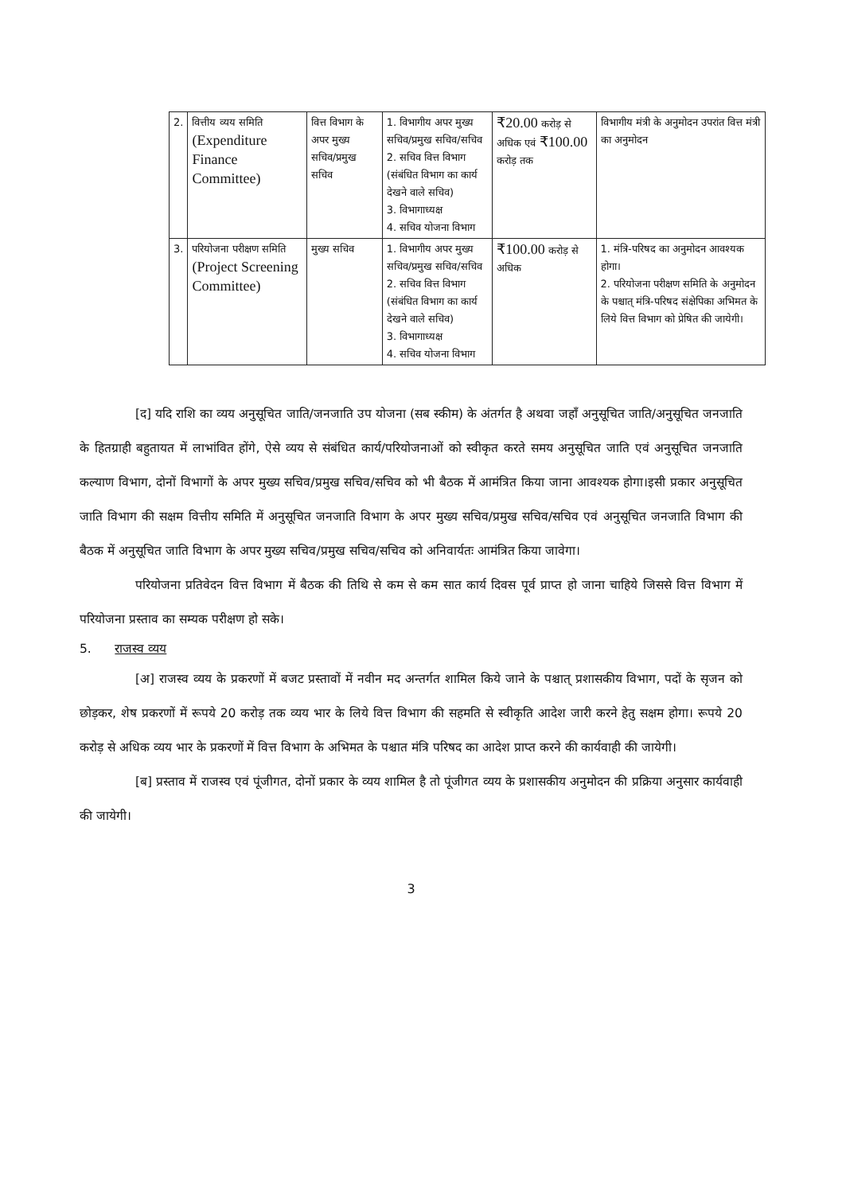| 2. | वित्तीय व्यय समिति (Expenditure Finance Committee) | वित्त विभाग के अपर मुख्य सचिव/प्रमुख सचिव | 1. विभागीय अपर मुख्य सचिव/प्रमुख सचिव/सचिव 2. सचिव वित्त विभाग (संबंधित विभाग का कार्य देखने वाले सचिव) 3. विभागाध्यक्ष 4. सचिव योजना विभाग | ₹20.00 करोड़ से अधिक एवं ₹100.00 करोड़ तक | विभागीय मंत्री के अनुमोदन उपरांत वित्त मंत्री का अनुमोदन |
| 3. | परियोजना परीक्षण समिति (Project Screening Committee) | मुख्य सचिव | 1. विभागीय अपर मुख्य सचिव/प्रमुख सचिव/सचिव 2. सचिव वित्त विभाग (संबंधित विभाग का कार्य देखने वाले सचिव) 3. विभागाध्यक्ष 4. सचिव योजना विभाग | ₹100.00 करोड़ से अधिक | 1. मंत्रि-परिषद का अनुमोदन आवश्यक होगा। 2. परियोजना परीक्षण समिति के अनुमोदन के पश्चात् मंत्रि-परिषद संक्षेपिका अभिमत के लिये वित्त विभाग को प्रेषित की जायेगी। |
[द] यदि राशि का व्यय अनुसूचित जाति/जनजाति उप योजना (सब स्कीम) के अंतर्गत है अथवा जहाँ अनुसूचित जाति/अनुसूचित जनजाति के हितग्राही बहुतायत में लाभांवित होंगे, ऐसे व्यय से संबंधित कार्य/परियोजनाओं को स्वीकृत करते समय अनुसूचित जाति एवं अनुसूचित जनजाति कल्याण विभाग, दोनों विभागों के अपर मुख्य सचिव/प्रमुख सचिव/सचिव को भी बैठक में आमंत्रित किया जाना आवश्यक होगा।इसी प्रकार अनुसूचित जाति विभाग की सक्षम वित्तीय समिति में अनुसूचित जनजाति विभाग के अपर मुख्य सचिव/प्रमुख सचिव/सचिव एवं अनुसूचित जनजाति विभाग की बैठक में अनुसूचित जाति विभाग के अपर मुख्य सचिव/प्रमुख सचिव/सचिव को अनिवार्यतः आमंत्रित किया जावेगा।
परियोजना प्रतिवेदन वित्त विभाग में बैठक की तिथि से कम से कम सात कार्य दिवस पूर्व प्राप्त हो जाना चाहिये जिससे वित्त विभाग में परियोजना प्रस्ताव का सम्यक परीक्षण हो सके।
5. राजस्व व्यय
[अ] राजस्व व्यय के प्रकरणों में बजट प्रस्तावों में नवीन मद अन्तर्गत शामिल किये जाने के पश्चात् प्रशासकीय विभाग, पदों के सृजन को छोड़कर, शेष प्रकरणों में रूपये 20 करोड़ तक व्यय भार के लिये वित्त विभाग की सहमति से स्वीकृति आदेश जारी करने हेतु सक्षम होगा। रूपये 20 करोड़ से अधिक व्यय भार के प्रकरणों में वित्त विभाग के अभिमत के पश्चात मंत्रि परिषद का आदेश प्राप्त करने की कार्यवाही की जायेगी।
[ब] प्रस्ताव में राजस्व एवं पूंजीगत, दोनों प्रकार के व्यय शामिल है तो पूंजीगत व्यय के प्रशासकीय अनुमोदन की प्रक्रिया अनुसार कार्यवाही की जायेगी।
3